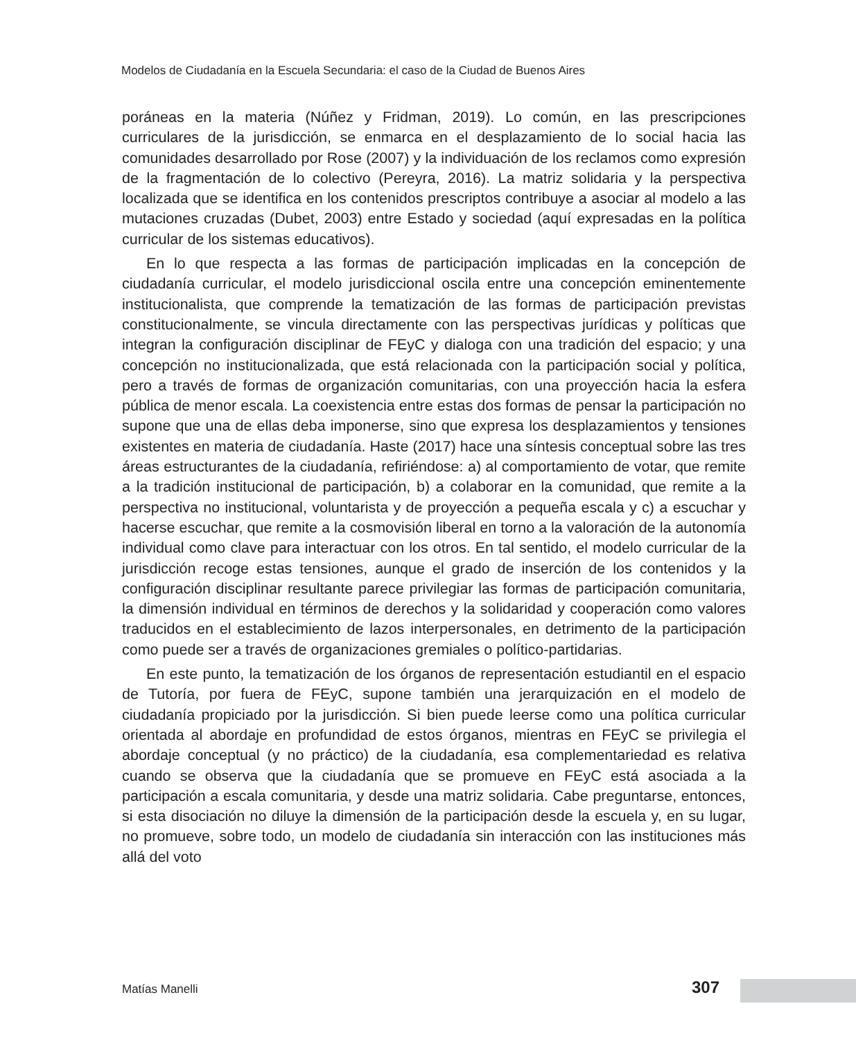Modelos de Ciudadanía en la Escuela Secundaria: el caso de la Ciudad de Buenos Aires
poráneas en la materia (Núñez y Fridman, 2019). Lo común, en las prescripciones curriculares de la jurisdicción, se enmarca en el desplazamiento de lo social hacia las comunidades desarrollado por Rose (2007) y la individuación de los reclamos como expresión de la fragmentación de lo colectivo (Pereyra, 2016). La matriz solidaria y la perspectiva localizada que se identifica en los contenidos prescriptos contribuye a asociar al modelo a las mutaciones cruzadas (Dubet, 2003) entre Estado y sociedad (aquí expresadas en la política curricular de los sistemas educativos).
En lo que respecta a las formas de participación implicadas en la concepción de ciudadanía curricular, el modelo jurisdiccional oscila entre una concepción eminentemente institucionalista, que comprende la tematización de las formas de participación previstas constitucionalmente, se vincula directamente con las perspectivas jurídicas y políticas que integran la configuración disciplinar de FEyC y dialoga con una tradición del espacio; y una concepción no institucionalizada, que está relacionada con la participación social y política, pero a través de formas de organización comunitarias, con una proyección hacia la esfera pública de menor escala. La coexistencia entre estas dos formas de pensar la participación no supone que una de ellas deba imponerse, sino que expresa los desplazamientos y tensiones existentes en materia de ciudadanía. Haste (2017) hace una síntesis conceptual sobre las tres áreas estructurantes de la ciudadanía, refiriéndose: a) al comportamiento de votar, que remite a la tradición institucional de participación, b) a colaborar en la comunidad, que remite a la perspectiva no institucional, voluntarista y de proyección a pequeña escala y c) a escuchar y hacerse escuchar, que remite a la cosmovisión liberal en torno a la valoración de la autonomía individual como clave para interactuar con los otros. En tal sentido, el modelo curricular de la jurisdicción recoge estas tensiones, aunque el grado de inserción de los contenidos y la configuración disciplinar resultante parece privilegiar las formas de participación comunitaria, la dimensión individual en términos de derechos y la solidaridad y cooperación como valores traducidos en el establecimiento de lazos interpersonales, en detrimento de la participación como puede ser a través de organizaciones gremiales o político-partidarias.
En este punto, la tematización de los órganos de representación estudiantil en el espacio de Tutoría, por fuera de FEyC, supone también una jerarquización en el modelo de ciudadanía propiciado por la jurisdicción. Si bien puede leerse como una política curricular orientada al abordaje en profundidad de estos órganos, mientras en FEyC se privilegia el abordaje conceptual (y no práctico) de la ciudadanía, esa complementariedad es relativa cuando se observa que la ciudadanía que se promueve en FEyC está asociada a la participación a escala comunitaria, y desde una matriz solidaria. Cabe preguntarse, entonces, si esta disociación no diluye la dimensión de la participación desde la escuela y, en su lugar, no promueve, sobre todo, un modelo de ciudadanía sin interacción con las instituciones más allá del voto
Matías Manelli 307